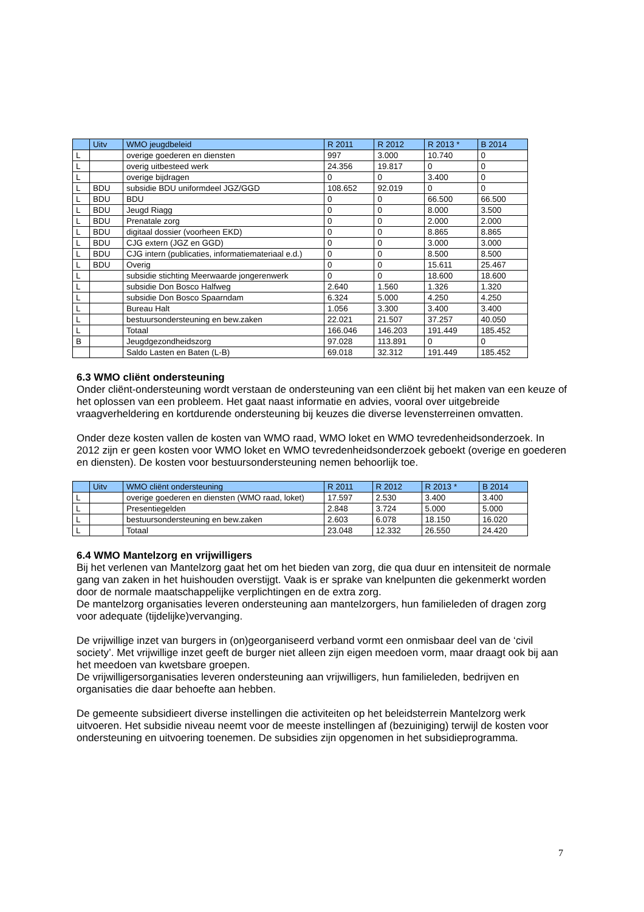| | Uitv | WMO jeugdbeleid | R 2011 | R 2012 | R 2013 * | B 2014 |
| --- | --- | --- | --- | --- | --- | --- |
| L | | overige goederen en diensten | 997 | 3.000 | 10.740 | 0 |
| L | | overig uitbesteed werk | 24.356 | 19.817 | 0 | 0 |
| L | | overige bijdragen | 0 | 0 | 3.400 | 0 |
| L | BDU | subsidie BDU uniformdeel JGZ/GGD | 108.652 | 92.019 | 0 | 0 |
| L | BDU | BDU | 0 | 0 | 66.500 | 66.500 |
| L | BDU | Jeugd Riagg | 0 | 0 | 8.000 | 3.500 |
| L | BDU | Prenatale zorg | 0 | 0 | 2.000 | 2.000 |
| L | BDU | digitaal dossier (voorheen EKD) | 0 | 0 | 8.865 | 8.865 |
| L | BDU | CJG extern (JGZ en GGD) | 0 | 0 | 3.000 | 3.000 |
| L | BDU | CJG intern (publicaties, informatiemateriaal e.d.) | 0 | 0 | 8.500 | 8.500 |
| L | BDU | Overig | 0 | 0 | 15.611 | 25.467 |
| L | | subsidie stichting Meerwaarde jongerenwerk | 0 | 0 | 18.600 | 18.600 |
| L | | subsidie Don Bosco Halfweg | 2.640 | 1.560 | 1.326 | 1.320 |
| L | | subsidie Don Bosco Spaarndam | 6.324 | 5.000 | 4.250 | 4.250 |
| L | | Bureau Halt | 1.056 | 3.300 | 3.400 | 3.400 |
| L | | bestuursondersteuning en bew.zaken | 22.021 | 21.507 | 37.257 | 40.050 |
| L | | Totaal | 166.046 | 146.203 | 191.449 | 185.452 |
| B | | Jeugdgezondheidszorg | 97.028 | 113.891 | 0 | 0 |
| | | Saldo Lasten en Baten (L-B) | 69.018 | 32.312 | 191.449 | 185.452 |
6.3 WMO cliënt ondersteuning
Onder cliënt-ondersteuning wordt verstaan de ondersteuning van een cliënt bij het maken van een keuze of het oplossen van een probleem. Het gaat naast informatie en advies, vooral over uitgebreide vraagverheldering en kortdurende ondersteuning bij keuzes die diverse levensterreinen omvatten.
Onder deze kosten vallen de kosten van WMO raad, WMO loket en WMO tevredenheidsonderzoek. In 2012 zijn er geen kosten voor WMO loket en WMO tevredenheidsonderzoek geboekt (overige en goederen en diensten). De kosten voor bestuursondersteuning nemen behoorlijk toe.
| | Uitv | WMO cliënt ondersteuning | R 2011 | R 2012 | R 2013 * | B 2014 |
| --- | --- | --- | --- | --- | --- | --- |
| L | | overige goederen en diensten (WMO raad, loket) | 17.597 | 2.530 | 3.400 | 3.400 |
| L | | Presentiegelden | 2.848 | 3.724 | 5.000 | 5.000 |
| L | | bestuursondersteuning en bew.zaken | 2.603 | 6.078 | 18.150 | 16.020 |
| L | | Totaal | 23.048 | 12.332 | 26.550 | 24.420 |
6.4 WMO Mantelzorg en vrijwilligers
Bij het verlenen van Mantelzorg gaat het om het bieden van zorg, die qua duur en intensiteit de normale gang van zaken in het huishouden overstijgt. Vaak is er sprake van knelpunten die gekenmerkt worden door de normale maatschappelijke verplichtingen en de extra zorg.
De mantelzorg organisaties leveren ondersteuning aan mantelzorgers, hun familieleden of dragen zorg voor adequate (tijdelijke)vervanging.
De vrijwillige inzet van burgers in (on)georganiseerd verband vormt een onmisbaar deel van de ‘civil society’. Met vrijwillige inzet geeft de burger niet alleen zijn eigen meedoen vorm, maar draagt ook bij aan het meedoen van kwetsbare groepen.
De vrijwilligersorganisaties leveren ondersteuning aan vrijwilligers, hun familieleden, bedrijven en organisaties die daar behoefte aan hebben.
De gemeente subsidieert diverse instellingen die activiteiten op het beleidsterrein Mantelzorg werk uitvoeren. Het subsidie niveau neemt voor de meeste instellingen af (bezuiniging) terwijl de kosten voor ondersteuning en uitvoering toenemen. De subsidies zijn opgenomen in het subsidieprogramma.
7